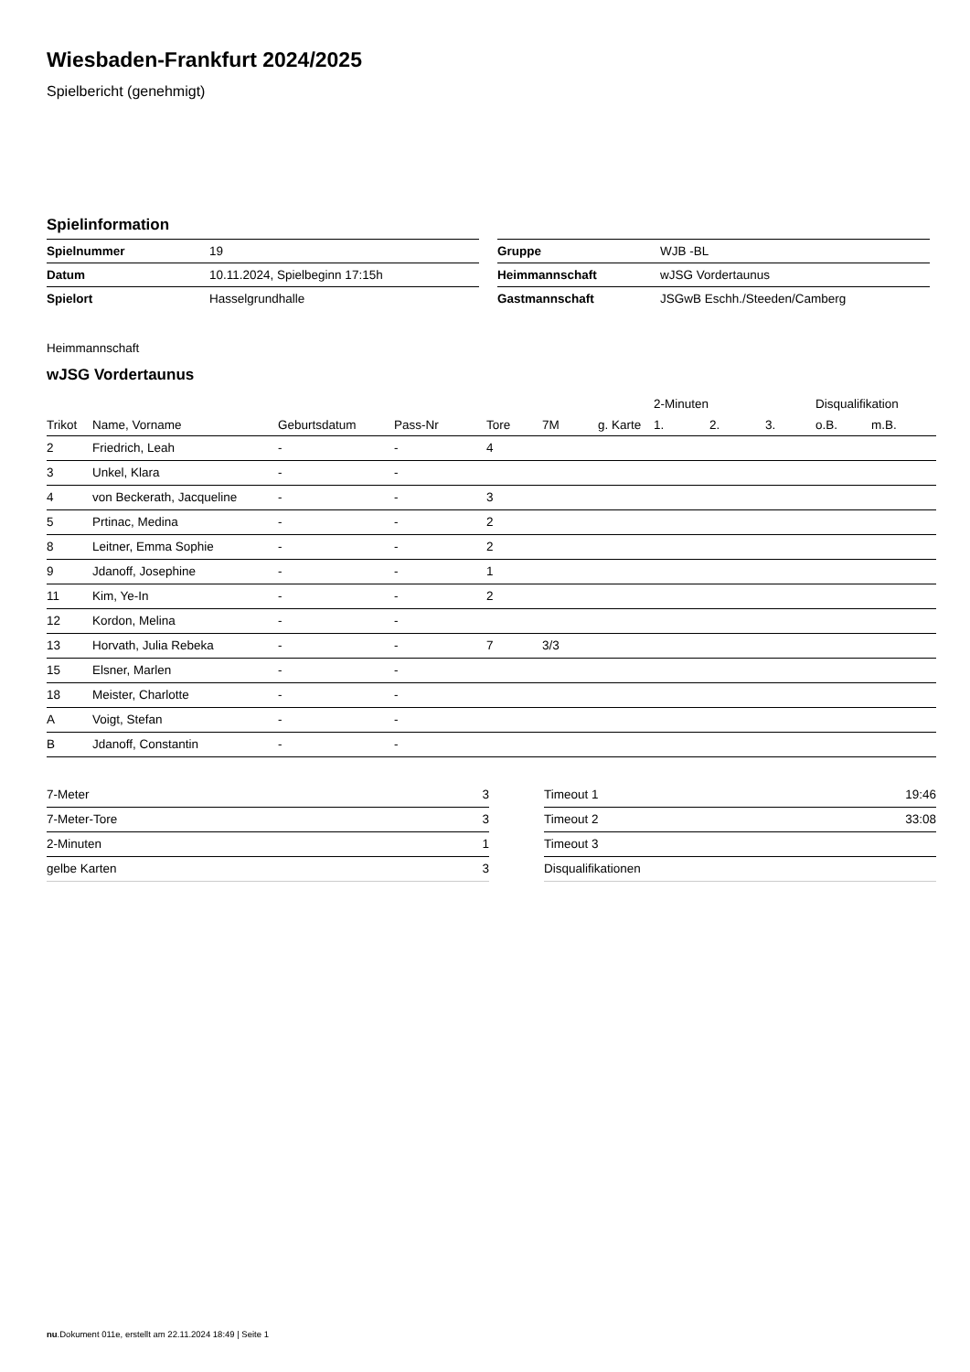Wiesbaden-Frankfurt 2024/2025
Spielbericht (genehmigt)
Spielinformation
| Spielnummer | 19 |
| Datum | 10.11.2024, Spielbeginn 17:15h |
| Spielort | Hasselgrundhalle |
| Gruppe | WJB -BL |
| Heimmannschaft | wJSG Vordertaunus |
| Gastmannschaft | JSGwB Eschh./Steeden/Camberg |
Heimmannschaft
wJSG Vordertaunus
| | | | | | | | 2-Minuten | | | Disqualifikation | |
| --- | --- | --- | --- | --- | --- | --- | --- | --- | --- | --- | --- |
| Trikot | Name, Vorname | Geburtsdatum | Pass-Nr | Tore | 7M | g. Karte | 1. | 2. | 3. | o.B. | m.B. |
| 2 | Friedrich, Leah | - | - | 4 | | | | | | | |
| 3 | Unkel, Klara | - | - | | | | | | | | |
| 4 | von Beckerath, Jacqueline | - | - | 3 | | | | | | | |
| 5 | Prtinac, Medina | - | - | 2 | | | | | | | |
| 8 | Leitner, Emma Sophie | - | - | 2 | | | | | | | |
| 9 | Jdanoff, Josephine | - | - | 1 | | | | | | | |
| 11 | Kim, Ye-In | - | - | 2 | | | | | | | |
| 12 | Kordon, Melina | - | - | | | | | | | | |
| 13 | Horvath, Julia Rebeka | - | - | 7 | 3/3 | | | | | | |
| 15 | Elsner, Marlen | - | - | | | | | | | | |
| 18 | Meister, Charlotte | - | - | | | | | | | | |
| A | Voigt, Stefan | - | - | | | | | | | | |
| B | Jdanoff, Constantin | - | - | | | | | | | | |
| 7-Meter | 3 |
| 7-Meter-Tore | 3 |
| 2-Minuten | 1 |
| gelbe Karten | 3 |
| Timeout 1 | 19:46 |
| Timeout 2 | 33:08 |
| Timeout 3 | |
| Disqualifikationen | |
nu.Dokument 011e, erstellt am 22.11.2024 18:49 | Seite 1